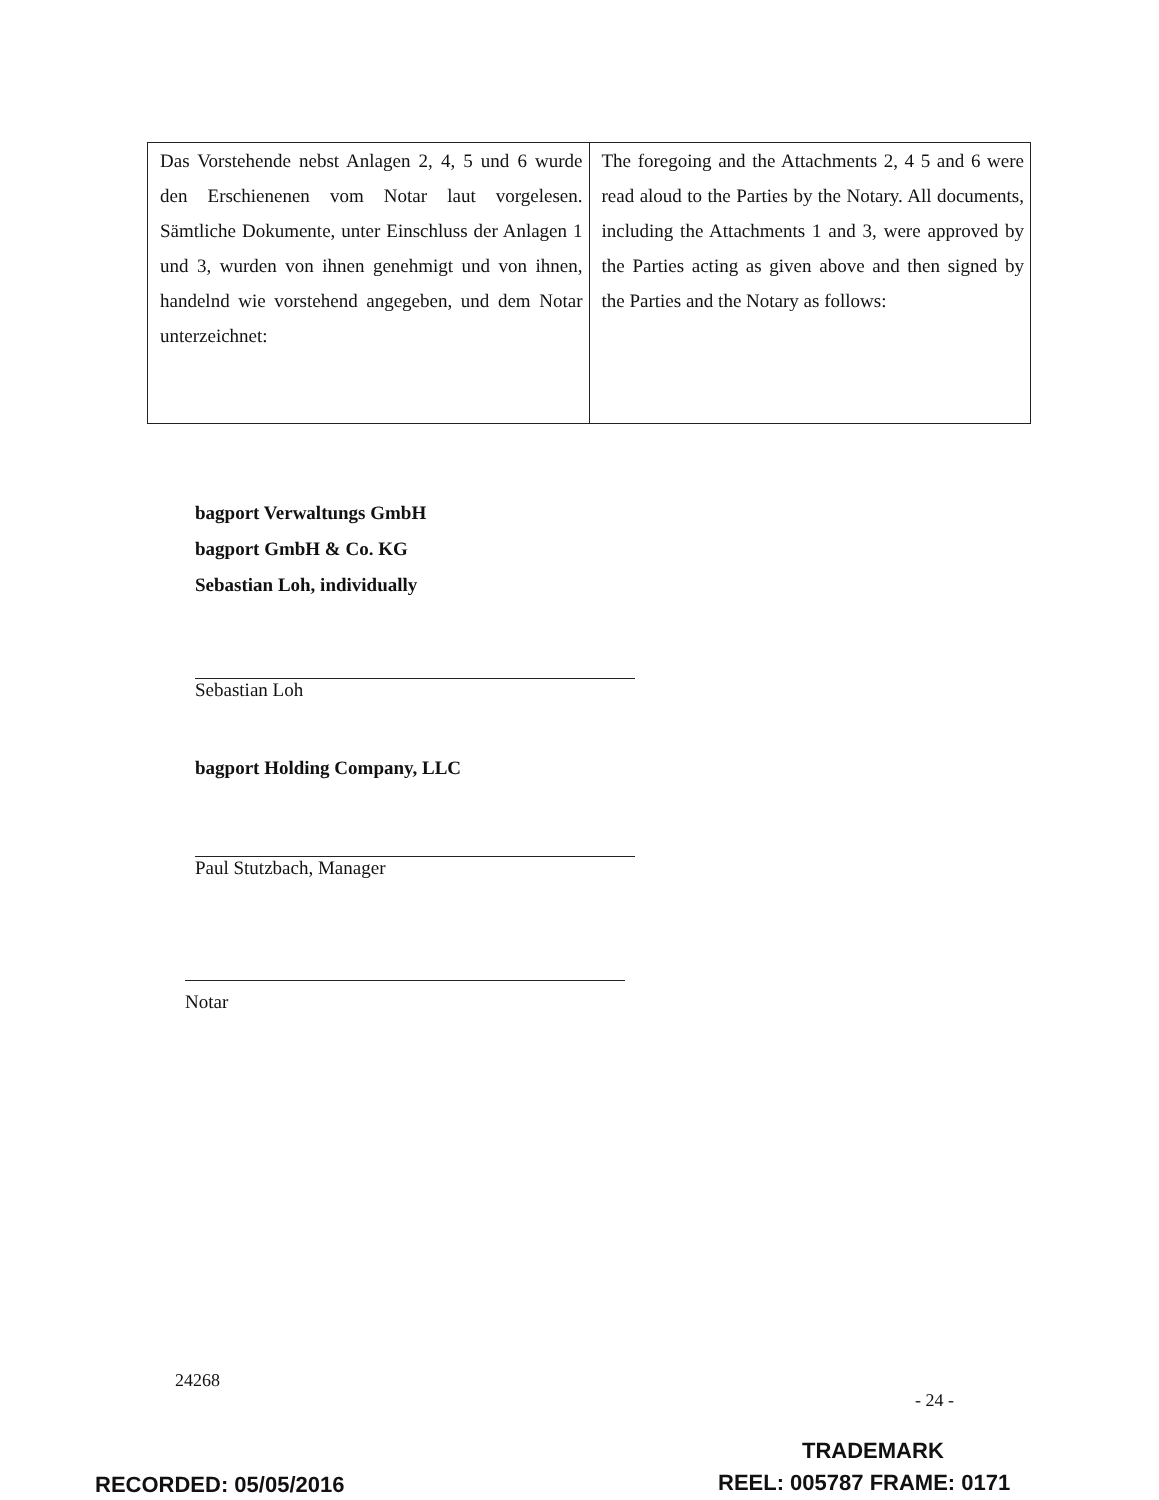| Das Vorstehende nebst Anlagen 2, 4, 5 und 6 wurde den Erschienenen vom Notar laut vorgelesen. Sämtliche Dokumente, unter Einschluss der Anlagen 1 und 3, wurden von ihnen genehmigt und von ihnen, handelnd wie vorstehend angegeben, und dem Notar unterzeichnet: | The foregoing and the Attachments 2, 4 5 and 6 were read aloud to the Parties by the Notary. All documents, including the Attachments 1 and 3, were approved by the Parties acting as given above and then signed by the Parties and the Notary as follows: |
bagport Verwaltungs GmbH
bagport GmbH & Co. KG
Sebastian Loh, individually
Sebastian Loh
bagport Holding Company, LLC
Paul Stutzbach, Manager
Notar
24268
- 24 -
TRADEMARK
RECORDED: 05/05/2016 REEL: 005787 FRAME: 0171